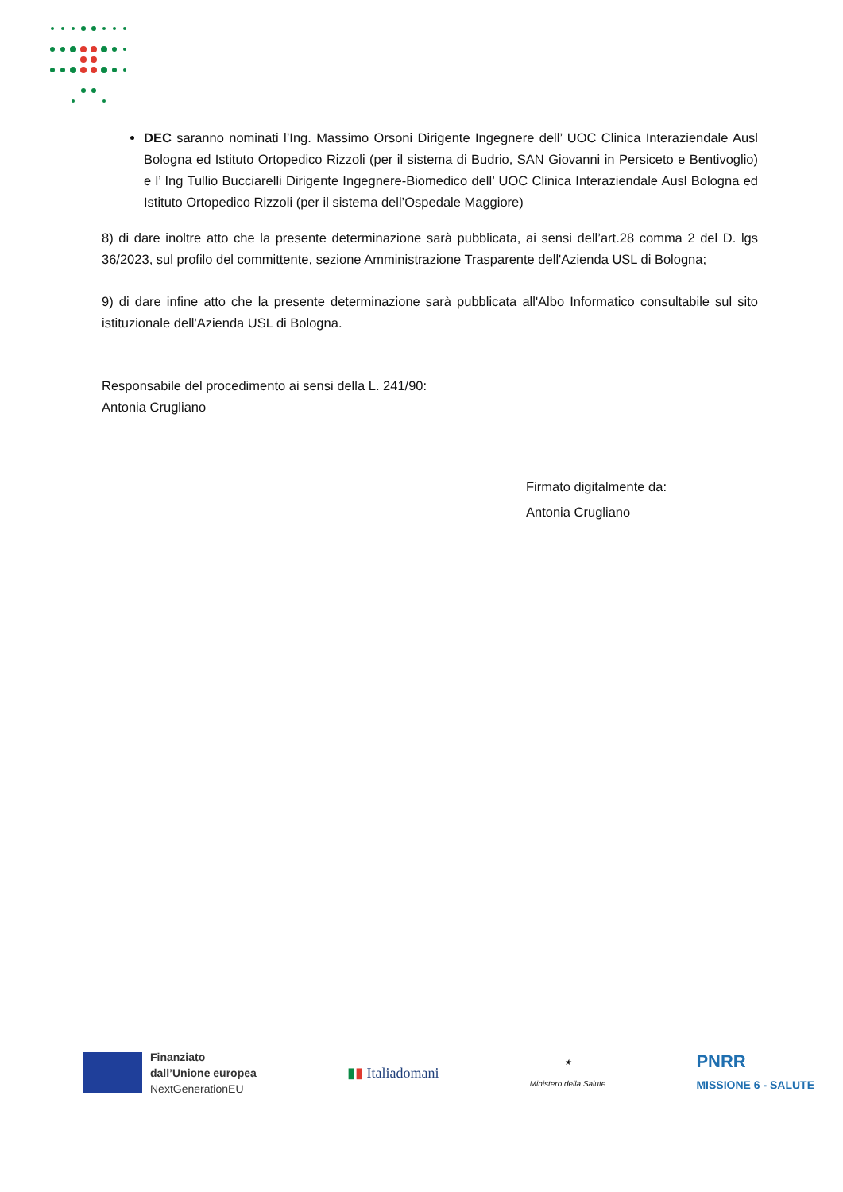DEC saranno nominati l’Ing. Massimo Orsoni Dirigente Ingegnere dell’ UOC Clinica Interaziendale Ausl Bologna ed Istituto Ortopedico Rizzoli (per il sistema di Budrio, SAN Giovanni in Persiceto e Bentivoglio) e l’ Ing Tullio Bucciarelli Dirigente Ingegnere-Biomedico dell’ UOC Clinica Interaziendale Ausl Bologna ed Istituto Ortopedico Rizzoli (per il sistema dell’Ospedale Maggiore)
8) di dare inoltre atto che la presente determinazione sarà pubblicata, ai sensi dell’art.28 comma 2 del D. lgs 36/2023, sul profilo del committente, sezione Amministrazione Trasparente dell'Azienda USL di Bologna;
9) di dare infine atto che la presente determinazione sarà pubblicata all'Albo Informatico consultabile sul sito istituzionale dell'Azienda USL di Bologna.
Responsabile del procedimento ai sensi della L. 241/90:
Antonia Crugliano
Firmato digitalmente da:
Antonia Crugliano
Finanziato
dall’Unione europea
NextGenerationEU
▮▮ Italiadomani
★
Ministero della Salute
PNRR
MISSIONE 6 - SALUTE